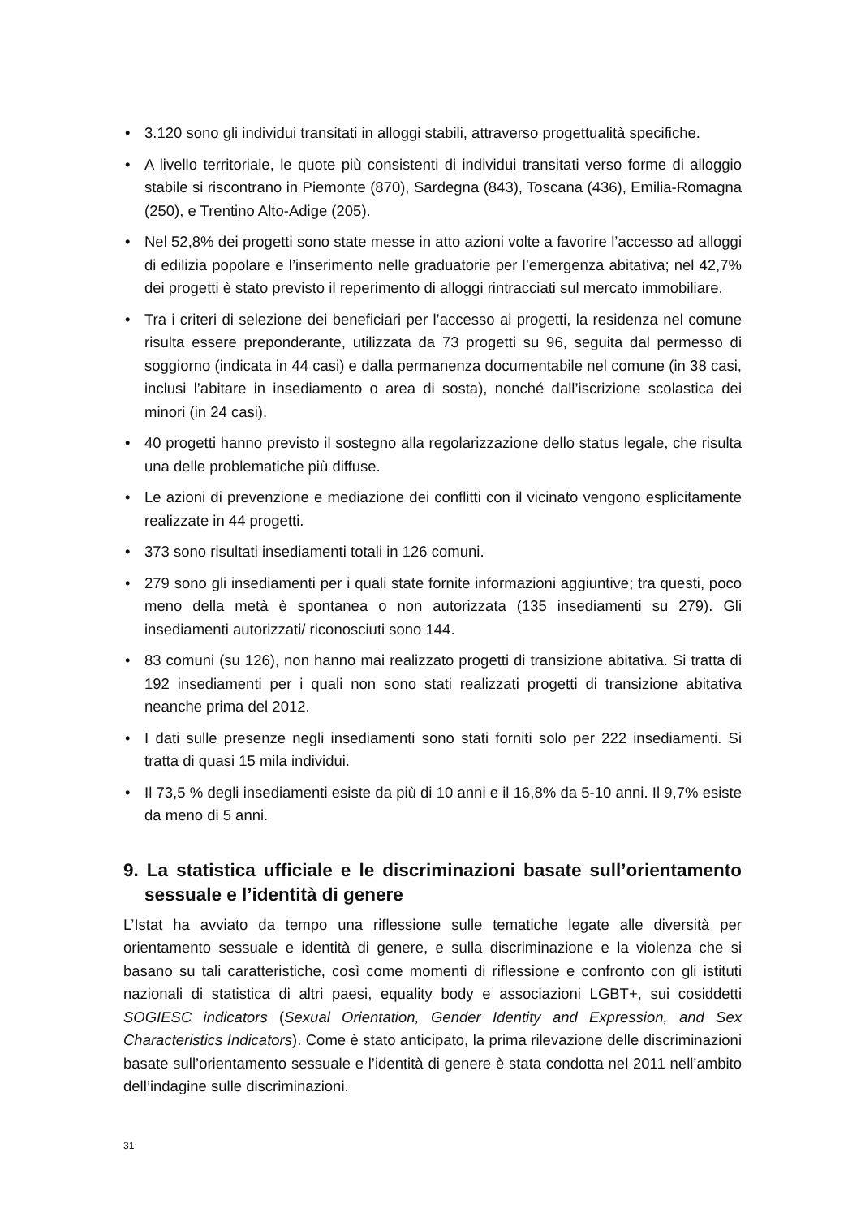• 3.120 sono gli individui transitati in alloggi stabili, attraverso progettualità specifiche.
• A livello territoriale, le quote più consistenti di individui transitati verso forme di alloggio stabile si riscontrano in Piemonte (870), Sardegna (843), Toscana (436), Emilia-Romagna (250), e Trentino Alto-Adige (205).
• Nel 52,8% dei progetti sono state messe in atto azioni volte a favorire l’accesso ad alloggi di edilizia popolare e l’inserimento nelle graduatorie per l’emergenza abitativa; nel 42,7% dei progetti è stato previsto il reperimento di alloggi rintracciati sul mercato immobiliare.
• Tra i criteri di selezione dei beneficiari per l’accesso ai progetti, la residenza nel comune risulta essere preponderante, utilizzata da 73 progetti su 96, seguita dal permesso di soggiorno (indicata in 44 casi) e dalla permanenza documentabile nel comune (in 38 casi, inclusi l’abitare in insediamento o area di sosta), nonché dall’iscrizione scolastica dei minori (in 24 casi).
• 40 progetti hanno previsto il sostegno alla regolarizzazione dello status legale, che risulta una delle problematiche più diffuse.
• Le azioni di prevenzione e mediazione dei conflitti con il vicinato vengono esplicitamente realizzate in 44 progetti.
• 373 sono risultati insediamenti totali in 126 comuni.
• 279 sono gli insediamenti per i quali state fornite informazioni aggiuntive; tra questi, poco meno della metà è spontanea o non autorizzata (135 insediamenti su 279). Gli insediamenti autorizzati/ riconosciuti sono 144.
• 83 comuni (su 126), non hanno mai realizzato progetti di transizione abitativa. Si tratta di 192 insediamenti per i quali non sono stati realizzati progetti di transizione abitativa neanche prima del 2012.
• I dati sulle presenze negli insediamenti sono stati forniti solo per 222 insediamenti. Si tratta di quasi 15 mila individui.
• Il 73,5 % degli insediamenti esiste da più di 10 anni e il 16,8% da 5-10 anni. Il 9,7% esiste da meno di 5 anni.
9. La statistica ufficiale e le discriminazioni basate sull’orientamento sessuale e l’identità di genere
L’Istat ha avviato da tempo una riflessione sulle tematiche legate alle diversità per orientamento sessuale e identità di genere, e sulla discriminazione e la violenza che si basano su tali caratteristiche, così come momenti di riflessione e confronto con gli istituti nazionali di statistica di altri paesi, equality body e associazioni LGBT+, sui cosiddetti SOGIESC indicators (Sexual Orientation, Gender Identity and Expression, and Sex Characteristics Indicators). Come è stato anticipato, la prima rilevazione delle discriminazioni basate sull’orientamento sessuale e l’identità di genere è stata condotta nel 2011 nell’ambito dell’indagine sulle discriminazioni.
31